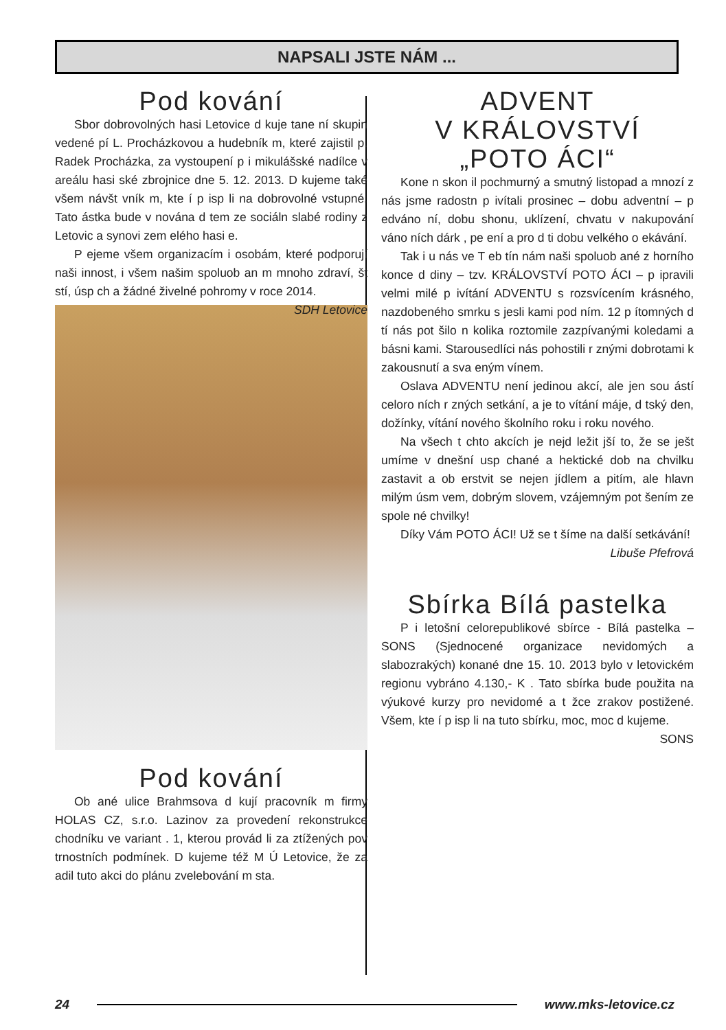NAPSALI JSTE NÁM ...
Pod kování
Sbor dobrovolných hasi Letovice d kuje tane ní skupin vedené pí L. Procházkovou a hudebník m, které zajistil p. Radek Procházka, za vystoupení p i mikulášské nadílce v areálu hasi ské zbrojnice dne 5. 12. 2013. D kujeme také všem návšt vník m, kte í p isp li na dobrovolné vstupné. Tato ástka bude v nována d tem ze sociáln slabé rodiny z Letovic a synovi zem elého hasi e.
P ejeme všem organizacím i osobám, které podporují naši innost, i všem našim spoluob an m mnoho zdraví, št stí, úsp ch a žádné živelné pohromy v roce 2014. SDH Letovice
Pod kování
Ob ané ulice Brahmsova d kují pracovník m firmy HOLAS CZ, s.r.o. Lazinov za provedení rekonstrukce chodníku ve variant . 1, kterou provád li za ztížených pov trnostních podmínek. D kujeme též M Ú Letovice, že za adil tuto akci do plánu zvelebování m sta.
ADVENT
V KRÁLOVSTVÍ
„POTO ÁCI“
Kone n skon il pochmurný a smutný listopad a mnozí z nás jsme radostn p ivítali prosinec – dobu adventní – p edváno ní, dobu shonu, uklízení, chvatu v nakupování váno ních dárk , pe ení a pro d ti dobu velkého o ekávání.
Tak i u nás ve T eb tín nám naši spoluob ané z horního konce d diny – tzv. KRÁLOVSTVÍ POTO ÁCI – p ipravili velmi milé p ivítání ADVENTU s rozsvícením krásného, nazdobeného smrku s jesli kami pod ním. 12 p ítomných d tí nás pot šilo n kolika roztomile zazpívanými koledami a básni kami. Starousedlíci nás pohostili r znými dobrotami k zakousnutí a sva eným vínem.
Oslava ADVENTU není jedinou akcí, ale jen sou ástí celoro ních r zných setkání, a je to vítání máje, d tský den, dožínky, vítání nového školního roku i roku nového.
Na všech t chto akcích je nejd ležit jší to, že se ješt umíme v dnešní usp chané a hektické dob na chvilku zastavit a ob erstvit se nejen jídlem a pitím, ale hlavn milým úsm vem, dobrým slovem, vzájemným pot šením ze spole né chvilky!
Díky Vám POTO ÁCI! Už se t šíme na další setkávání!
Libuše Pfefrová
Sbírka Bílá pastelka
P i letošní celorepublikové sbírce - Bílá pastelka – SONS (Sjednocené organizace nevidomých a slabozrakých) konané dne 15. 10. 2013 bylo v letovickém regionu vybráno 4.130,- K . Tato sbírka bude použita na výukové kurzy pro nevidomé a t žce zrakov postižené. Všem, kte í p isp li na tuto sbírku, moc, moc d kujeme.
SONS
24 www.mks-letovice.cz